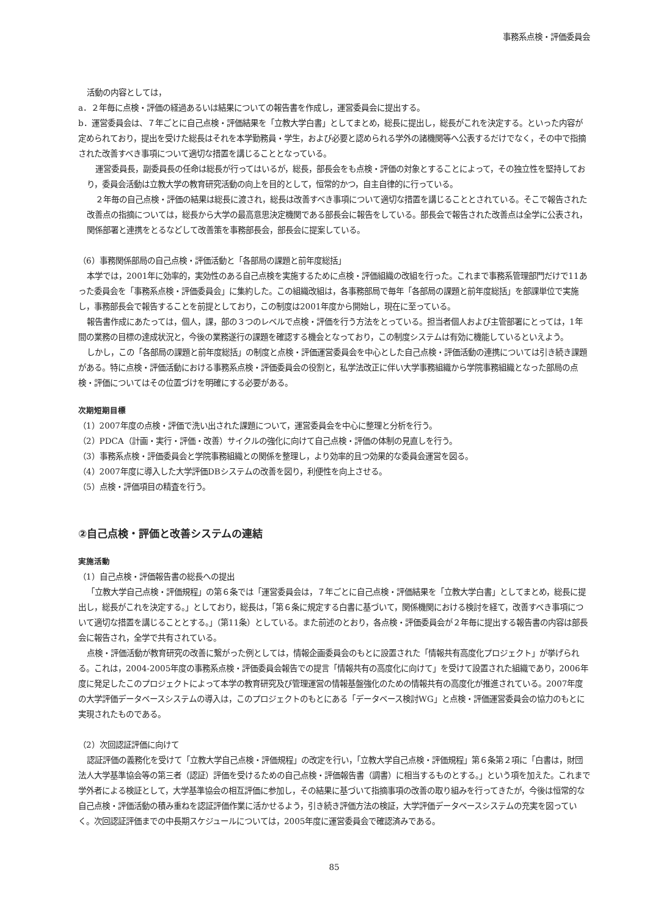事務系点検・評価委員会
活動の内容としては，
a．２年毎に点検・評価の経過あるいは結果についての報告書を作成し，運営委員会に提出する。
b．運営委員会は、７年ごとに自己点検・評価結果を「立教大学白書」としてまとめ，総長に提出し，総長がこれを決定する。といった内容が定められており，提出を受けた総長はそれを本学勤務員・学生，および必要と認められる学外の諸機関等へ公表するだけでなく，その中で指摘された改善すべき事項について適切な措置を講じることとなっている。
運営委員長，副委員長の任命は総長が行ってはいるが，総長，部長会をも点検・評価の対象とすることによって，その独立性を堅持しており，委員会活動は立教大学の教育研究活動の向上を目的として，恒常的かつ，自主自律的に行っている。
２年毎の自己点検・評価の結果は総長に渡され，総長は改善すべき事項について適切な措置を講じることとされている。そこで報告された改善点の指摘については，総長から大学の最高意思決定機関である部長会に報告をしている。部長会で報告された改善点は全学に公表され，関係部署と連携をとるなどして改善策を事務部長会，部長会に提案している。
（6）事務関係部局の自己点検・評価活動と「各部局の課題と前年度総括」
本学では，2001年に効率的，実効性のある自己点検を実施するために点検・評価組織の改組を行った。これまで事務系管理部門だけで11あった委員会を「事務系点検・評価委員会」に集約した。この組織改組は，各事務部局で毎年「各部局の課題と前年度総括」を部課単位で実施し，事務部長会で報告することを前提としており，この制度は2001年度から開始し，現在に至っている。
報告書作成にあたっては，個人，課，部の３つのレベルで点検・評価を行う方法をとっている。担当者個人および主管部署にとっては，1年間の業務の目標の達成状況と，今後の業務遂行の課題を確認する機会となっており，この制度システムは有効に機能しているといえよう。
しかし，この「各部局の課題と前年度総括」の制度と点検・評価運営委員会を中心とした自己点検・評価活動の連携については引き続き課題がある。特に点検・評価活動における事務系点検・評価委員会の役割と，私学法改正に伴い大学事務組織から学院事務組織となった部局の点検・評価についてはその位置づけを明確にする必要がある。
次期短期目標
（1）2007年度の点検・評価で洗い出された課題について，運営委員会を中心に整理と分析を行う。
（2）PDCA（計画・実行・評価・改善）サイクルの強化に向けて自己点検・評価の体制の見直しを行う。
（3）事務系点検・評価委員会と学院事務組織との関係を整理し，より効率的且つ効果的な委員会運営を図る。
（4）2007年度に導入した大学評価DBシステムの改善を図り，利便性を向上させる。
（5）点検・評価項目の精査を行う。
②自己点検・評価と改善システムの連結
実施活動
（1）自己点検・評価報告書の総長への提出
「立教大学自己点検・評価規程」の第６条では「運営委員会は，７年ごとに自己点検・評価結果を「立教大学白書」としてまとめ，総長に提出し，総長がこれを決定する。」としており，総長は，「第６条に規定する白書に基づいて，関係機関における検討を経て，改善すべき事項について適切な措置を講じることとする。」（第11条）としている。また前述のとおり，各点検・評価委員会が２年毎に提出する報告書の内容は部長会に報告され，全学で共有されている。
点検・評価活動が教育研究の改善に繋がった例としては，情報企画委員会のもとに設置された「情報共有高度化プロジェクト」が挙げられる。これは，2004-2005年度の事務系点検・評価委員会報告での提言「情報共有の高度化に向けて」を受けて設置された組織であり，2006年度に発足したこのプロジェクトによって本学の教育研究及び管理運営の情報基盤強化のための情報共有の高度化が推進されている。2007年度の大学評価データベースシステムの導入は，このプロジェクトのもとにある「データベース検討WG」と点検・評価運営委員会の協力のもとに実現されたものである。
（2）次回認証評価に向けて
認証評価の義務化を受けて「立教大学自己点検・評価規程」の改定を行い，「立教大学自己点検・評価規程」第６条第２項に「白書は，財団法人大学基準協会等の第三者（認証）評価を受けるための自己点検・評価報告書（調書）に相当するものとする。」という項を加えた。これまで学外者による検証として，大学基準協会の相互評価に参加し，その結果に基づいて指摘事項の改善の取り組みを行ってきたが，今後は恒常的な自己点検・評価活動の積み重ねを認証評価作業に活かせるよう，引き続き評価方法の検証，大学評価データベースシステムの充実を図っていく。次回認証評価までの中長期スケジュールについては，2005年度に運営委員会で確認済みである。
85